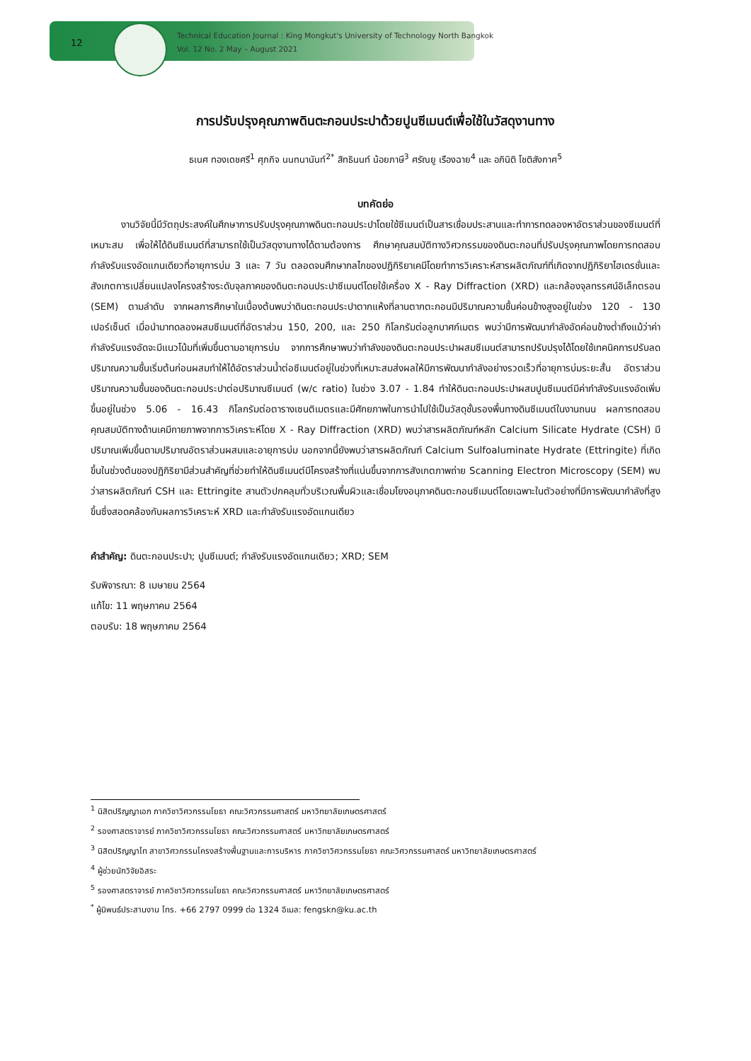12
Technical Education Journal : King Mongkut's University of Technology North Bangkok
Vol. 12 No. 2 May – August 2021
การปรับปรุงคุณภาพดินตะกอนประปาด้วยปูนซีเมนต์เพื่อใช้ในวัสดุงานทาง
ธเนศ ทองเดชศรี<sup>1</sup> ศุภกิจ นนทนานันท์<sup>2*</sup> สิทธินนท์ น้อยภาษี<sup>3</sup> ศรัณยู เรืองฉาย<sup>4</sup> และ อภินิติ โชติสังกาศ<sup>5</sup>
บทคัดย่อ
งานวิจัยนี้มีวัตถุประสงค์ในศึกษาการปรับปรุงคุณภาพดินตะกอนประปาโดยใช้ซีเมนต์เป็นสารเชื่อมประสานและทำการทดลองหาอัตราส่วนของซีเมนต์ที่เหมาะสม เพื่อให้ได้ดินซีเมนต์ที่สามารถใช้เป็นวัสดุงานทางได้ตามต้องการ ศึกษาคุณสมบัติทางวิศวกรรมของดินตะกอนที่ปรับปรุงคุณภาพโดยการทดสอบกำลังรับแรงอัดแกนเดียวที่อายุการบ่ม 3 และ 7 วัน ตลอดจนศึกษากลไกของปฏิกิริยาเคมีโดยทำการวิเคราะห์สารผลิตภัณฑ์ที่เกิดจากปฏิกิริยาไฮเดรชั่นและสังเกตการเปลี่ยนแปลงโครงสร้างระดับจุลภาคของดินตะกอนประปาซีเมนต์โดยใช้เครื่อง X - Ray Diffraction (XRD) และกล้องจุลทรรศน์อิเล็กตรอน (SEM) ตามลำดับ จากผลการศึกษาในเบื้องต้นพบว่าดินตะกอนประปาตากแห้งที่ลานตากตะกอนมีปริมาณความชื้นค่อนข้างสูงอยู่ในช่วง 120 - 130 เปอร์เซ็นต์ เมื่อนำมาทดลองผสมซีเมนต์ที่อัตราส่วน 150, 200, และ 250 กิโลกรัมต่อลูกบาศก์เมตร พบว่ามีการพัฒนากำลังอัดค่อนข้างต่ำถึงแม้ว่าค่ากำลังรับแรงอัดจะมีแนวโน้มที่เพิ่มขึ้นตามอายุการบ่ม จากการศึกษาพบว่ากำลังของดินตะกอนประปาผสมซีเมนต์สามารถปรับปรุงได้โดยใช้เทคนิคการปรับลดปริมาณความชื้นเริ่มต้นก่อนผสมทำให้ได้อัตราส่วนน้ำต่อซีเมนต์อยู่ในช่วงที่เหมาะสมส่งผลให้มีการพัฒนากำลังอย่างรวดเร็วที่อายุการบ่มระยะสั้น อัตราส่วนปริมาณความชื้นของดินตะกอนประปาต่อปริมาณซีเมนต์ (w/c ratio) ในช่วง 3.07 - 1.84 ทำให้ดินตะกอนประปาผสมปูนซีเมนต์มีค่ากำลังรับแรงอัดเพิ่มขึ้นอยู่ในช่วง 5.06 - 16.43 กิโลกรัมต่อตารางเซนติเมตรและมีศักยภาพในการนำไปใช้เป็นวัสดุชั้นรองพื้นทางดินซีเมนต์ในงานถนน ผลการทดสอบคุณสมบัติทางด้านเคมีกายภาพจากการวิเคราะห์โดย X - Ray Diffraction (XRD) พบว่าสารผลิตภัณฑ์หลัก Calcium Silicate Hydrate (CSH) มีปริมาณเพิ่มขึ้นตามปริมาณอัตราส่วนผสมและอายุการบ่ม นอกจากนี้ยังพบว่าสารผลิตภัณฑ์ Calcium Sulfoaluminate Hydrate (Ettringite) ที่เกิดขึ้นในช่วงต้นของปฏิกิริยามีส่วนสำคัญที่ช่วยทำให้ดินซีเมนต์มีโครงสร้างที่แน่นขึ้นจากการสังเกตภาพถ่าย Scanning Electron Microscopy (SEM) พบว่าสารผลิตภัณฑ์ CSH และ Ettringite สานตัวปกคลุมทั่วบริเวณพื้นผิวและเชื่อมโยงอนุภาคดินตะกอนซีเมนต์โดยเฉพาะในตัวอย่างที่มีการพัฒนากำลังที่สูงขึ้นซึ่งสอดคล้องกับผลการวิเคราะห์ XRD และกำลังรับแรงอัดแกนเดียว
คำสำคัญ: ดินตะกอนประปา; ปูนซีเมนต์; กำลังรับแรงอัดแกนเดียว; XRD; SEM
รับพิจารณา: 8 เมษายน 2564
แก้ไข: 11 พฤษภาคม 2564
ตอบรับ: 18 พฤษภาคม 2564
<sup>1</sup> นิสิตปริญญาเอก ภาควิชาวิศวกรรมโยธา คณะวิศวกรรมศาสตร์ มหาวิทยาลัยเกษตรศาสตร์
<sup>2</sup> รองศาสตราจารย์ ภาควิชาวิศวกรรมโยธา คณะวิศวกรรมศาสตร์ มหาวิทยาลัยเกษตรศาสตร์
<sup>3</sup> นิสิตปริญญาโท สาขาวิศวกรรมโครงสร้างพื้นฐานและการบริหาร ภาควิชาวิศวกรรมโยธา คณะวิศวกรรมศาสตร์ มหาวิทยาลัยเกษตรศาสตร์
<sup>4</sup> ผู้ช่วยนักวิจัยอิสระ
<sup>5</sup> รองศาสตราจารย์ ภาควิชาวิศวกรรมโยธา คณะวิศวกรรมศาสตร์ มหาวิทยาลัยเกษตรศาสตร์
<sup>*</sup> ผู้นิพนธ์ประสานงาน โทร. +66 2797 0999 ต่อ 1324 อีเมล: fengskn@ku.ac.th